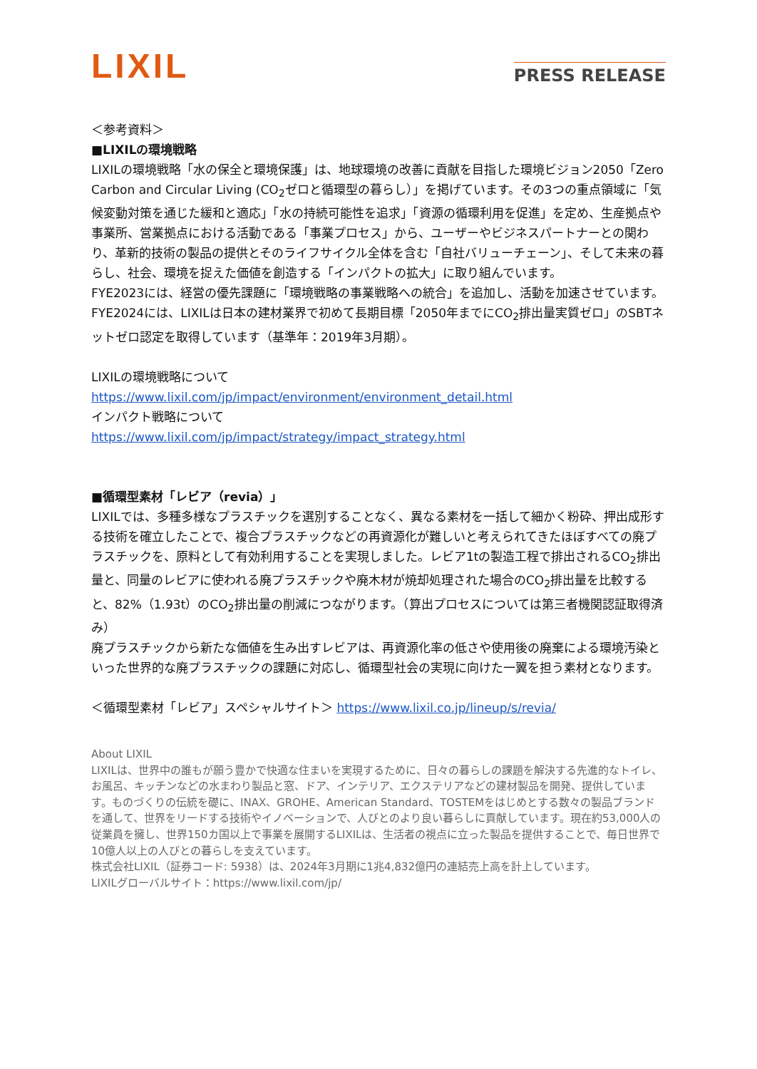LIXIL
PRESS RELEASE
＜参考資料＞
■LIXILの環境戦略
LIXILの環境戦略「水の保全と環境保護」は、地球環境の改善に貢献を目指した環境ビジョン2050「Zero Carbon and Circular Living (CO<sub>2</sub>ゼロと循環型の暮らし）」を掲げています。その3つの重点領域に「気候変動対策を通じた緩和と適応」「水の持続可能性を追求」「資源の循環利用を促進」を定め、生産拠点や事業所、営業拠点における活動である「事業プロセス」から、ユーザーやビジネスパートナーとの関わり、革新的技術の製品の提供とそのライフサイクル全体を含む「自社バリューチェーン」、そして未来の暮らし、社会、環境を捉えた価値を創造する「インパクトの拡大」に取り組んでいます。
FYE2023には、経営の優先課題に「環境戦略の事業戦略への統合」を追加し、活動を加速させています。FYE2024には、LIXILは日本の建材業界で初めて長期目標「2050年までにCO<sub>2</sub>排出量実質ゼロ」のSBTネットゼロ認定を取得しています（基準年：2019年3月期）。
LIXILの環境戦略について
https://www.lixil.com/jp/impact/environment/environment_detail.html
インパクト戦略について
https://www.lixil.com/jp/impact/strategy/impact_strategy.html
■循環型素材「レビア（revia）」
LIXILでは、多種多様なプラスチックを選別することなく、異なる素材を一括して細かく粉砕、押出成形する技術を確立したことで、複合プラスチックなどの再資源化が難しいと考えられてきたほぼすべての廃プラスチックを、原料として有効利用することを実現しました。レビア1tの製造工程で排出されるCO<sub>2</sub>排出量と、同量のレビアに使われる廃プラスチックや廃木材が焼却処理された場合のCO<sub>2</sub>排出量を比較すると、82%（1.93t）のCO<sub>2</sub>排出量の削減につながります。（算出プロセスについては第三者機関認証取得済み）
廃プラスチックから新たな価値を生み出すレビアは、再資源化率の低さや使用後の廃棄による環境汚染といった世界的な廃プラスチックの課題に対応し、循環型社会の実現に向けた一翼を担う素材となります。
＜循環型素材「レビア」スペシャルサイト＞ https://www.lixil.co.jp/lineup/s/revia/
About LIXIL
LIXILは、世界中の誰もが願う豊かで快適な住まいを実現するために、日々の暮らしの課題を解決する先進的なトイレ、お風呂、キッチンなどの水まわり製品と窓、ドア、インテリア、エクステリアなどの建材製品を開発、提供しています。ものづくりの伝統を礎に、INAX、GROHE、American Standard、TOSTEMをはじめとする数々の製品ブランドを通して、世界をリードする技術やイノベーションで、人びとのより良い暮らしに貢献しています。現在約53,000人の従業員を擁し、世界150カ国以上で事業を展開するLIXILは、生活者の視点に立った製品を提供することで、毎日世界で10億人以上の人びとの暮らしを支えています。
株式会社LIXIL（証券コード: 5938）は、2024年3月期に1兆4,832億円の連結売上高を計上しています。
LIXILグローバルサイト：https://www.lixil.com/jp/